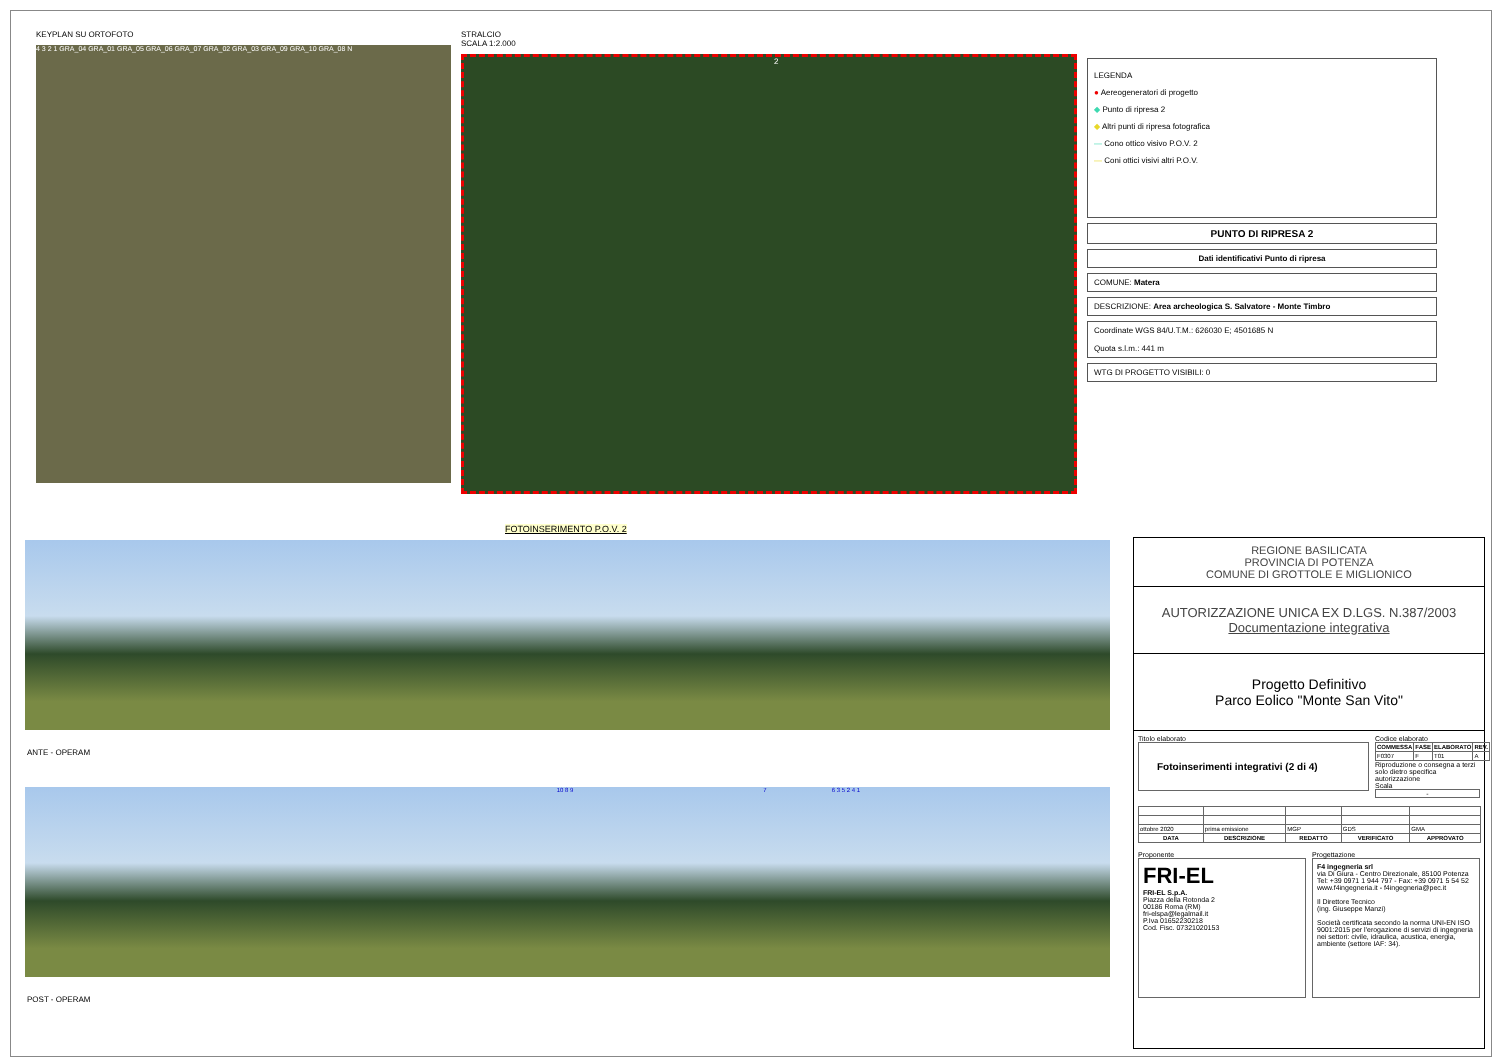KEYPLAN SU ORTOFOTO
4 3 2 1 GRA_04 GRA_01 GRA_05 GRA_06 GRA_07 GRA_02 GRA_03 GRA_09 GRA_10 GRA_08 N
STRALCIO
SCALA 1:2.000
2
LEGENDA
● Aereogeneratori di progetto
◆ Punto di ripresa 2
◆ Altri punti di ripresa fotografica
— Cono ottico visivo P.O.V. 2
— Coni ottici visivi altri P.O.V.
PUNTO DI RIPRESA 2
Dati identificativi Punto di ripresa
COMUNE: Matera
DESCRIZIONE: Area archeologica S. Salvatore - Monte Timbro
Coordinate WGS 84/U.T.M.: 626030 E; 4501685 N
Quota s.l.m.: 441 m
WTG DI PROGETTO VISIBILI: 0
FOTOINSERIMENTO P.O.V. 2
ANTE - OPERAM
10 8 9 7 6 3 5 2 4 1
POST - OPERAM
REGIONE BASILICATA
PROVINCIA DI POTENZA
COMUNE DI GROTTOLE E MIGLIONICO
AUTORIZZAZIONE UNICA EX D.LGS. N.387/2003
Documentazione integrativa
Progetto Definitivo
Parco Eolico "Monte San Vito"
Titolo elaborato
Fotoinserimenti integrativi (2 di 4)
Codice elaborato
| COMMESSA | FASE | ELABORATO | REV. |
| --- | --- | --- | --- |
| F0307 | F | T01 | A |
Riproduzione o consegna a terzi solo dietro specifica autorizzazione
Scala
-
| ottobre 2020 | prima emissione | MGP | GDS | GMA |
| DATA | DESCRIZIONE | REDATTO | VERIFICATO | APPROVATO |
Proponente
FRI-EL
FRI-EL S.p.A.
Piazza della Rotonda 2
00186 Roma (RM)
fri-elspa@legalmail.it
P.Iva 01652230218
Cod. Fisc. 07321020153
Progettazione
F4 ingegneria srl
via Di Giura - Centro Direzionale, 85100 Potenza
Tel: +39 0971 1 944 797 - Fax: +39 0971 5 54 52
www.f4ingegneria.it - f4ingegneria@pec.it
Il Direttore Tecnico
(ing. Giuseppe Manzi)
Società certificata secondo la norma UNI-EN ISO 9001:2015 per l'erogazione di servizi di ingegneria nei settori: civile, idraulica, acustica, energia, ambiente (settore IAF: 34).